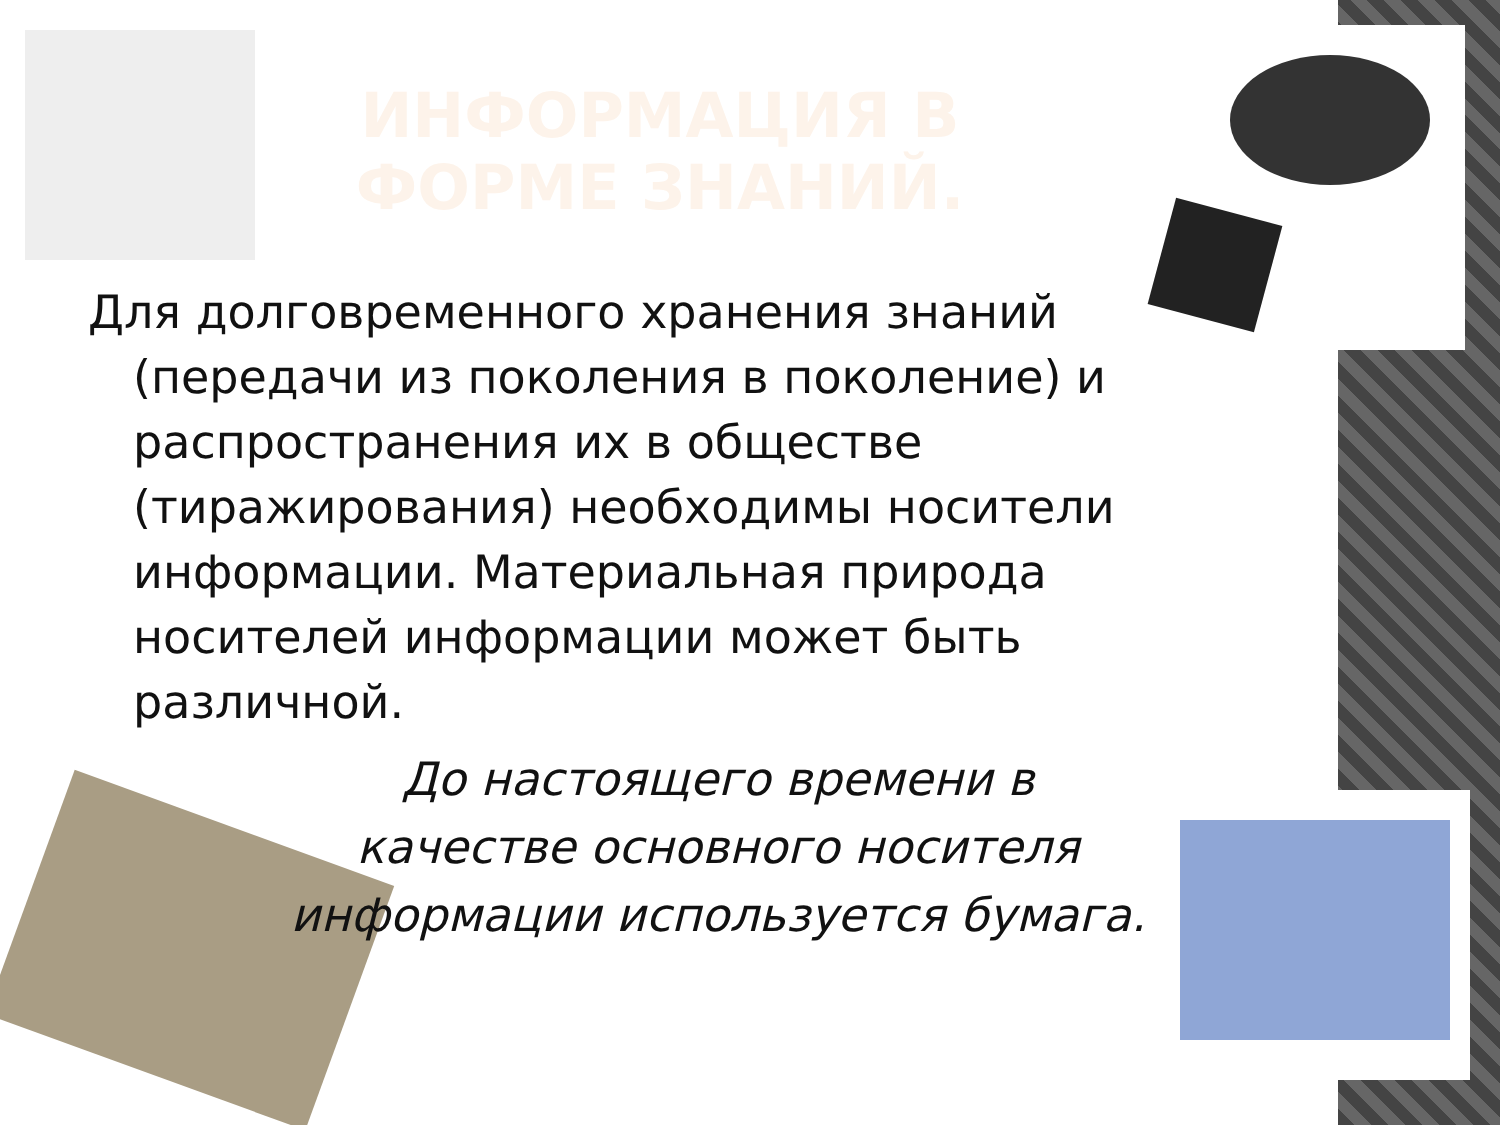ИНФОРМАЦИЯ В ФОРМЕ ЗНАНИЙ.
Для долговременного хранения знаний (передачи из поколения в поколение) и распространения их в обществе (тиражирования) необходимы носители информации. Материальная природа носителей информации может быть различной.
До настоящего времени в качестве основного носителя информации используется бумага.